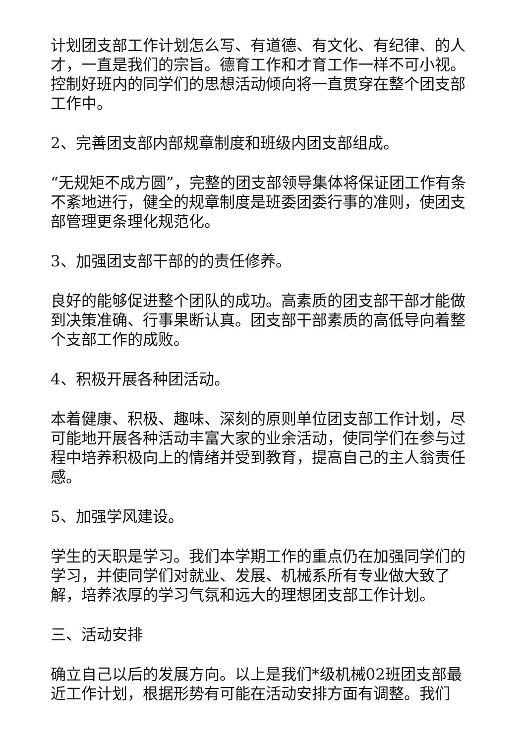计划团支部工作计划怎么写、有道德、有文化、有纪律、的人才，一直是我们的宗旨。德育工作和才育工作一样不可小视。控制好班内的同学们的思想活动倾向将一直贯穿在整个团支部工作中。
2、完善团支部内部规章制度和班级内团支部组成。
“无规矩不成方圆”，完整的团支部领导集体将保证团工作有条不紊地进行，健全的规章制度是班委团委行事的准则，使团支部管理更条理化规范化。
3、加强团支部干部的的责任修养。
良好的能够促进整个团队的成功。高素质的团支部干部才能做到决策准确、行事果断认真。团支部干部素质的高低导向着整个支部工作的成败。
4、积极开展各种团活动。
本着健康、积极、趣味、深刻的原则单位团支部工作计划，尽可能地开展各种活动丰富大家的业余活动，使同学们在参与过程中培养积极向上的情绪并受到教育，提高自己的主人翁责任感。
5、加强学风建设。
学生的天职是学习。我们本学期工作的重点仍在加强同学们的学习，并使同学们对就业、发展、机械系所有专业做大致了解，培养浓厚的学习气氛和远大的理想团支部工作计划。
三、活动安排
确立自己以后的发展方向。以上是我们*级机械02班团支部最近工作计划，根据形势有可能在活动安排方面有调整。我们